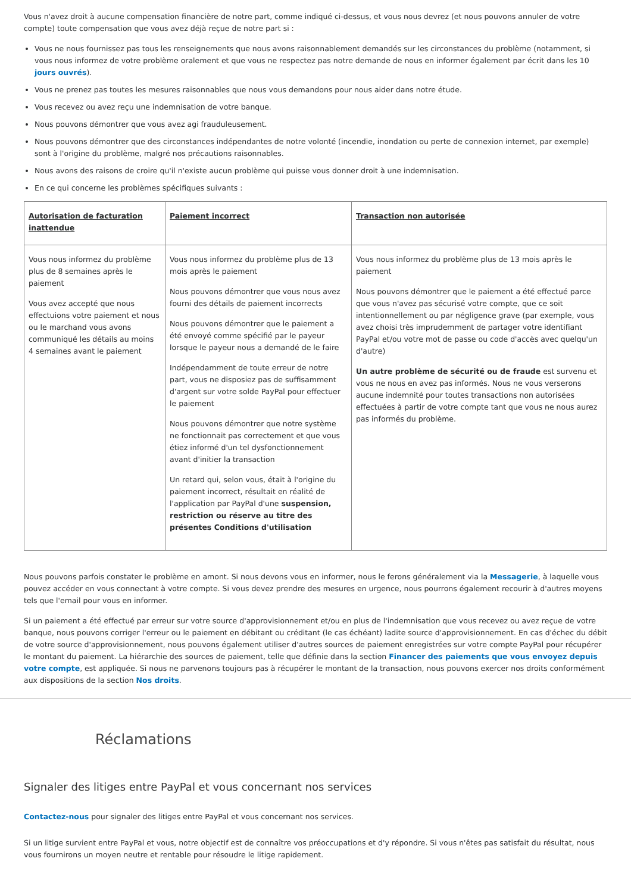Vous n'avez droit à aucune compensation financière de notre part, comme indiqué ci-dessus, et vous nous devrez (et nous pouvons annuler de votre compte) toute compensation que vous avez déjà reçue de notre part si :
Vous ne nous fournissez pas tous les renseignements que nous avons raisonnablement demandés sur les circonstances du problème (notamment, si vous nous informez de votre problème oralement et que vous ne respectez pas notre demande de nous en informer également par écrit dans les 10 jours ouvrés).
Vous ne prenez pas toutes les mesures raisonnables que nous vous demandons pour nous aider dans notre étude.
Vous recevez ou avez reçu une indemnisation de votre banque.
Nous pouvons démontrer que vous avez agi frauduleusement.
Nous pouvons démontrer que des circonstances indépendantes de notre volonté (incendie, inondation ou perte de connexion internet, par exemple) sont à l'origine du problème, malgré nos précautions raisonnables.
Nous avons des raisons de croire qu'il n'existe aucun problème qui puisse vous donner droit à une indemnisation.
En ce qui concerne les problèmes spécifiques suivants :
| Autorisation de facturation inattendue | Paiement incorrect | Transaction non autorisée |
| --- | --- | --- |
| Vous nous informez du problème plus de 8 semaines après le paiement Vous avez accepté que nous effectuions votre paiement et nous ou le marchand vous avons communiqué les détails au moins 4 semaines avant le paiement | Vous nous informez du problème plus de 13 mois après le paiement Nous pouvons démontrer que vous nous avez fourni des détails de paiement incorrects Nous pouvons démontrer que le paiement a été envoyé comme spécifié par le payeur lorsque le payeur nous a demandé de le faire Indépendamment de toute erreur de notre part, vous ne disposiez pas de suffisamment d'argent sur votre solde PayPal pour effectuer le paiement Nous pouvons démontrer que notre système ne fonctionnait pas correctement et que vous étiez informé d'un tel dysfonctionnement avant d'initier la transaction Un retard qui, selon vous, était à l'origine du paiement incorrect, résultait en réalité de l'application par PayPal d'une suspension, restriction ou réserve au titre des présentes Conditions d'utilisation | Vous nous informez du problème plus de 13 mois après le paiement Nous pouvons démontrer que le paiement a été effectué parce que vous n'avez pas sécurisé votre compte, que ce soit intentionnellement ou par négligence grave (par exemple, vous avez choisi très imprudemment de partager votre identifiant PayPal et/ou votre mot de passe ou code d'accès avec quelqu'un d'autre) Un autre problème de sécurité ou de fraude est survenu et vous ne nous en avez pas informés. Nous ne vous verserons aucune indemnité pour toutes transactions non autorisées effectuées à partir de votre compte tant que vous ne nous aurez pas informés du problème. |
Nous pouvons parfois constater le problème en amont. Si nous devons vous en informer, nous le ferons généralement via la Messagerie, à laquelle vous pouvez accéder en vous connectant à votre compte. Si vous devez prendre des mesures en urgence, nous pourrons également recourir à d'autres moyens tels que l'email pour vous en informer.
Si un paiement a été effectué par erreur sur votre source d'approvisionnement et/ou en plus de l'indemnisation que vous recevez ou avez reçue de votre banque, nous pouvons corriger l'erreur ou le paiement en débitant ou créditant (le cas échéant) ladite source d'approvisionnement. En cas d'échec du débit de votre source d'approvisionnement, nous pouvons également utiliser d'autres sources de paiement enregistrées sur votre compte PayPal pour récupérer le montant du paiement. La hiérarchie des sources de paiement, telle que définie dans la section Financer des paiements que vous envoyez depuis votre compte, est appliquée. Si nous ne parvenons toujours pas à récupérer le montant de la transaction, nous pouvons exercer nos droits conformément aux dispositions de la section Nos droits.
Réclamations
Signaler des litiges entre PayPal et vous concernant nos services
Contactez-nous pour signaler des litiges entre PayPal et vous concernant nos services.
Si un litige survient entre PayPal et vous, notre objectif est de connaître vos préoccupations et d'y répondre. Si vous n'êtes pas satisfait du résultat, nous vous fournirons un moyen neutre et rentable pour résoudre le litige rapidement.